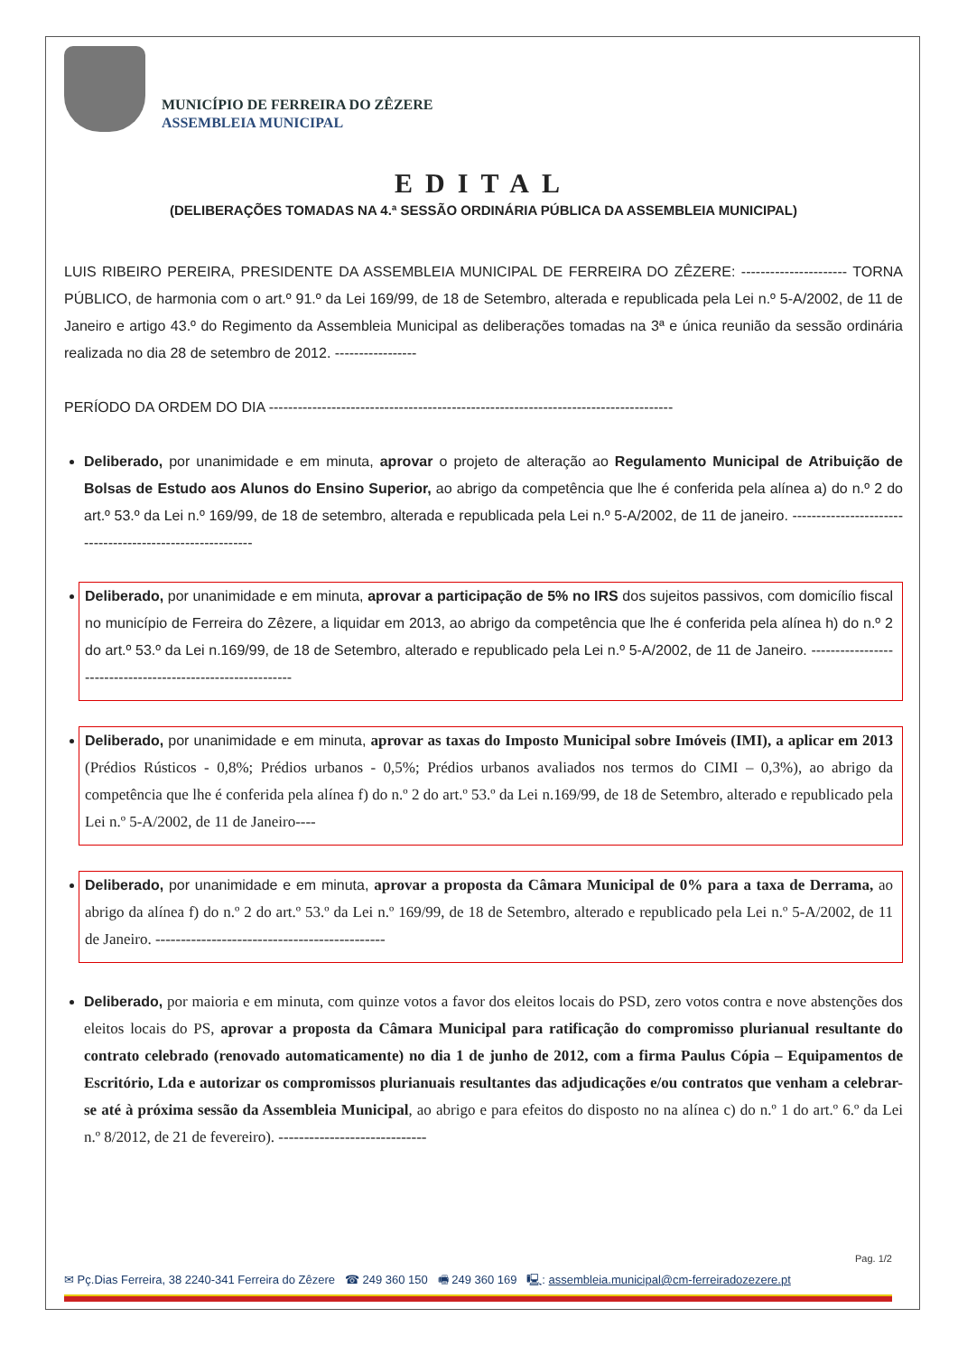MUNICÍPIO DE FERREIRA DO ZÊZERE
ASSEMBLEIA MUNICIPAL
EDITAL
(DELIBERAÇÕES TOMADAS NA 4.ª SESSÃO ORDINÁRIA PÚBLICA DA ASSEMBLEIA MUNICIPAL)
LUIS RIBEIRO PEREIRA, PRESIDENTE DA ASSEMBLEIA MUNICIPAL DE FERREIRA DO ZÊZERE: ---------------------- TORNA PÚBLICO, de harmonia com o art.º 91.º da Lei 169/99, de 18 de Setembro, alterada e republicada pela Lei n.º 5-A/2002, de 11 de Janeiro e artigo 43.º do Regimento da Assembleia Municipal as deliberações tomadas na 3ª e única reunião da sessão ordinária realizada no dia 28 de setembro de 2012. -----------------
PERÍODO DA ORDEM DO DIA ------------------------------------------------------------------------------------
Deliberado, por unanimidade e em minuta, aprovar o projeto de alteração ao Regulamento Municipal de Atribuição de Bolsas de Estudo aos Alunos do Ensino Superior, ao abrigo da competência que lhe é conferida pela alínea a) do n.º 2 do art.º 53.º da Lei n.º 169/99, de 18 de setembro, alterada e republicada pela Lei n.º 5-A/2002, de 11 de janeiro. ----------------------------------------------------------
Deliberado, por unanimidade e em minuta, aprovar a participação de 5% no IRS dos sujeitos passivos, com domicílio fiscal no município de Ferreira do Zêzere, a liquidar em 2013, ao abrigo da competência que lhe é conferida pela alínea h) do n.º 2 do art.º 53.º da Lei n.169/99, de 18 de Setembro, alterado e republicado pela Lei n.º 5-A/2002, de 11 de Janeiro. ------------------------------------------------------------
Deliberado, por unanimidade e em minuta, aprovar as taxas do Imposto Municipal sobre Imóveis (IMI), a aplicar em 2013 (Prédios Rústicos - 0,8%; Prédios urbanos - 0,5%; Prédios urbanos avaliados nos termos do CIMI – 0,3%), ao abrigo da competência que lhe é conferida pela alínea f) do n.º 2 do art.º 53.º da Lei n.169/99, de 18 de Setembro, alterado e republicado pela Lei n.º 5-A/2002, de 11 de Janeiro----
Deliberado, por unanimidade e em minuta, aprovar a proposta da Câmara Municipal de 0% para a taxa de Derrama, ao abrigo da alínea f) do n.º 2 do art.º 53.º da Lei n.º 169/99, de 18 de Setembro, alterado e republicado pela Lei n.º 5-A/2002, de 11 de Janeiro. ---------------------------------------------
Deliberado, por maioria e em minuta, com quinze votos a favor dos eleitos locais do PSD, zero votos contra e nove abstenções dos eleitos locais do PS, aprovar a proposta da Câmara Municipal para ratificação do compromisso plurianual resultante do contrato celebrado (renovado automaticamente) no dia 1 de junho de 2012, com a firma Paulus Cópia – Equipamentos de Escritório, Lda e autorizar os compromissos plurianuais resultantes das adjudicações e/ou contratos que venham a celebrar-se até à próxima sessão da Assembleia Municipal, ao abrigo e para efeitos do disposto no na alínea c) do n.º 1 do art.º 6.º da Lei n.º 8/2012, de 21 de fevereiro). -----------------------------
Pag. 1/2
✉ Pç.Dias Ferreira, 38 2240-341 Ferreira do Zêzere ☎ 249 360 150 🖷 249 360 169 🖳: assembleia.municipal@cm-ferreiradozezere.pt